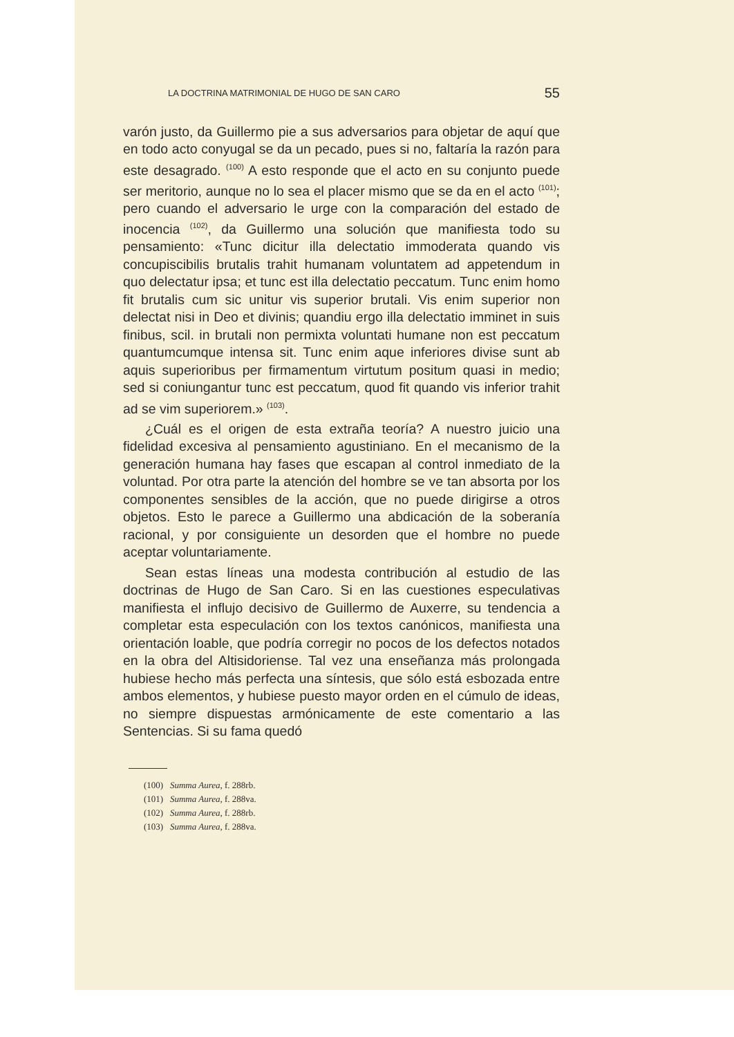LA DOCTRINA MATRIMONIAL DE HUGO DE SAN CARO 55
varón justo, da Guillermo pie a sus adversarios para objetar de aquí que en todo acto conyugal se da un pecado, pues si no, faltaría la razón para este desagrado. <sup>(100)</sup> A esto responde que el acto en su conjunto puede ser meritorio, aunque no lo sea el placer mismo que se da en el acto <sup>(101)</sup>; pero cuando el adversario le urge con la comparación del estado de inocencia <sup>(102)</sup>, da Guillermo una solución que manifiesta todo su pensamiento: «Tunc dicitur illa delectatio immoderata quando vis concupiscibilis brutalis trahit humanam voluntatem ad appetendum in quo delectatur ipsa; et tunc est illa delectatio peccatum. Tunc enim homo fit brutalis cum sic unitur vis superior brutali. Vis enim superior non delectat nisi in Deo et divinis; quandiu ergo illa delectatio imminet in suis finibus, scil. in brutali non permixta voluntati humane non est peccatum quantumcumque intensa sit. Tunc enim aque inferiores divise sunt ab aquis superioribus per firmamentum virtutum positum quasi in medio; sed si coniungantur tunc est peccatum, quod fit quando vis inferior trahit ad se vim superiorem.» <sup>(103)</sup>.
¿Cuál es el origen de esta extraña teoría? A nuestro juicio una fidelidad excesiva al pensamiento agustiniano. En el mecanismo de la generación humana hay fases que escapan al control inmediato de la voluntad. Por otra parte la atención del hombre se ve tan absorta por los componentes sensibles de la acción, que no puede dirigirse a otros objetos. Esto le parece a Guillermo una abdicación de la soberanía racional, y por consiguiente un desorden que el hombre no puede aceptar voluntariamente.
Sean estas líneas una modesta contribución al estudio de las doctrinas de Hugo de San Caro. Si en las cuestiones especulativas manifiesta el influjo decisivo de Guillermo de Auxerre, su tendencia a completar esta especulación con los textos canónicos, manifiesta una orientación loable, que podría corregir no pocos de los defectos notados en la obra del Altisidoriense. Tal vez una enseñanza más prolongada hubiese hecho más perfecta una síntesis, que sólo está esbozada entre ambos elementos, y hubiese puesto mayor orden en el cúmulo de ideas, no siempre dispuestas armónicamente de este comentario a las Sentencias. Si su fama quedó
(100) Summa Aurea, f. 288rb.
(101) Summa Aurea, f. 288va.
(102) Summa Aurea, f. 288rb.
(103) Summa Aurea, f. 288va.